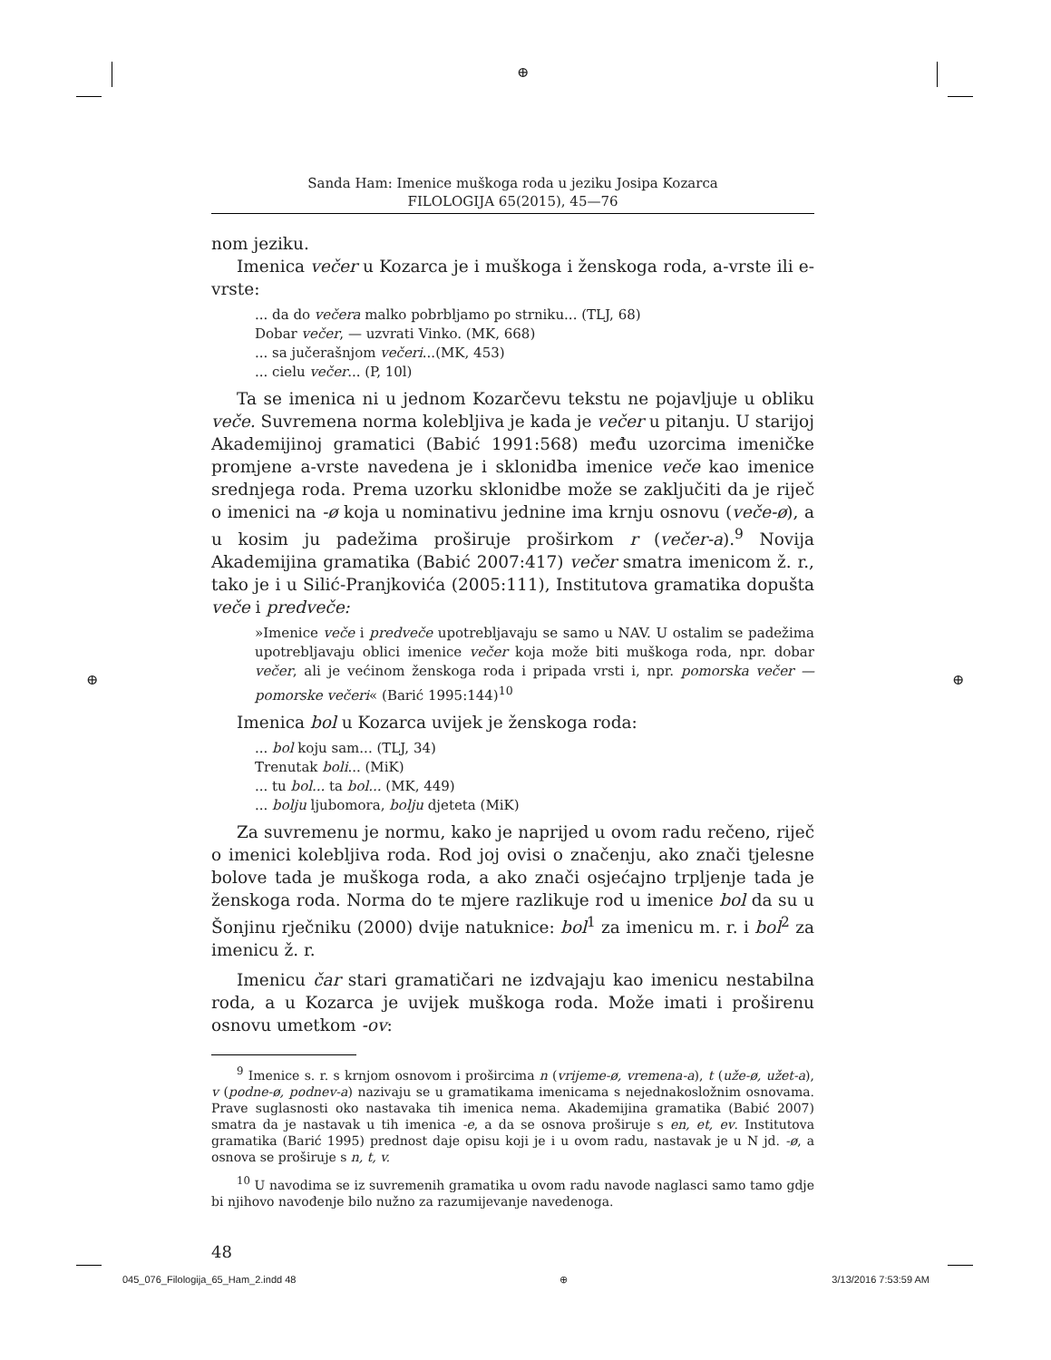⊕
⊕ ⊕
Sanda Ham: Imenice muškoga roda u jeziku Josipa Kozarca
FILOLOGIJA 65(2015), 45—76
nom jeziku.
Imenica večer u Kozarca je i muškoga i ženskoga roda, a-vrste ili e-vrste:
... da do večera malko pobrbljamo po strniku... (TLJ, 68)
Dobar večer, — uzvrati Vinko. (MK, 668)
... sa jučerašnjom večeri...(MK, 453)
... cielu večer... (P, 10l)
Ta se imenica ni u jednom Kozarčevu tekstu ne pojavljuje u obliku veče. Suvremena norma kolebljiva je kada je večer u pitanju. U starijoj Akademijinoj gramatici (Babić 1991:568) među uzorcima imeničke promjene a-vrste navedena je i sklonidba imenice veče kao imenice srednjega roda. Prema uzorku sklonidbe može se zaključiti da je riječ o imenici na -ø koja u nominativu jednine ima krnju osnovu (veče-ø), a u kosim ju padežima proširuje proširkom r (večer-a).<sup>9</sup> Novija Akademijina gramatika (Babić 2007:417) večer smatra imenicom ž. r., tako je i u Silić-Pranjkovića (2005:111), Institutova gramatika dopušta veče i predveče:
»Imenice veče i predveče upotrebljavaju se samo u NAV. U ostalim se padežima upotrebljavaju oblici imenice večer koja može biti muškoga roda, npr. dobar večer, ali je većinom ženskoga roda i pripada vrsti i, npr. pomorska večer — pomorske večeri« (Barić 1995:144)<sup>10</sup>
Imenica bol u Kozarca uvijek je ženskoga roda:
... bol koju sam... (TLJ, 34)
Trenutak boli... (MiK)
... tu bol... ta bol... (MK, 449)
... bolju ljubomora, bolju djeteta (MiK)
Za suvremenu je normu, kako je naprijed u ovom radu rečeno, riječ o imenici kolebljiva roda. Rod joj ovisi o značenju, ako znači tjelesne bolove tada je muškoga roda, a ako znači osjećajno trpljenje tada je ženskoga roda. Norma do te mjere razlikuje rod u imenice bol da su u Šonjinu rječniku (2000) dvije natuknice: bol<sup>1</sup> za imenicu m. r. i bol<sup>2</sup> za imenicu ž. r.
Imenicu čar stari gramatičari ne izdvajaju kao imenicu nestabilna roda, a u Kozarca je uvijek muškoga roda. Može imati i proširenu osnovu umetkom -ov:
<sup>9</sup> Imenice s. r. s krnjom osnovom i prošircima n (vrijeme-ø, vremena-a), t (uže-ø, užet-a), v (podne-ø, podnev-a) nazivaju se u gramatikama imenicama s nejednakosložnim osnovama. Prave suglasnosti oko nastavaka tih imenica nema. Akademijina gramatika (Babić 2007) smatra da je nastavak u tih imenica -e, a da se osnova proširuje s en, et, ev. Institutova gramatika (Barić 1995) prednost daje opisu koji je i u ovom radu, nastavak je u N jd. -ø, a osnova se proširuje s n, t, v.
<sup>10</sup> U navodima se iz suvremenih gramatika u ovom radu navode naglasci samo tamo gdje bi njihovo navođenje bilo nužno za razumijevanje navedenoga.
48
045_076_Filologija_65_Ham_2.indd 48 ⊕ 3/13/2016 7:53:59 AM